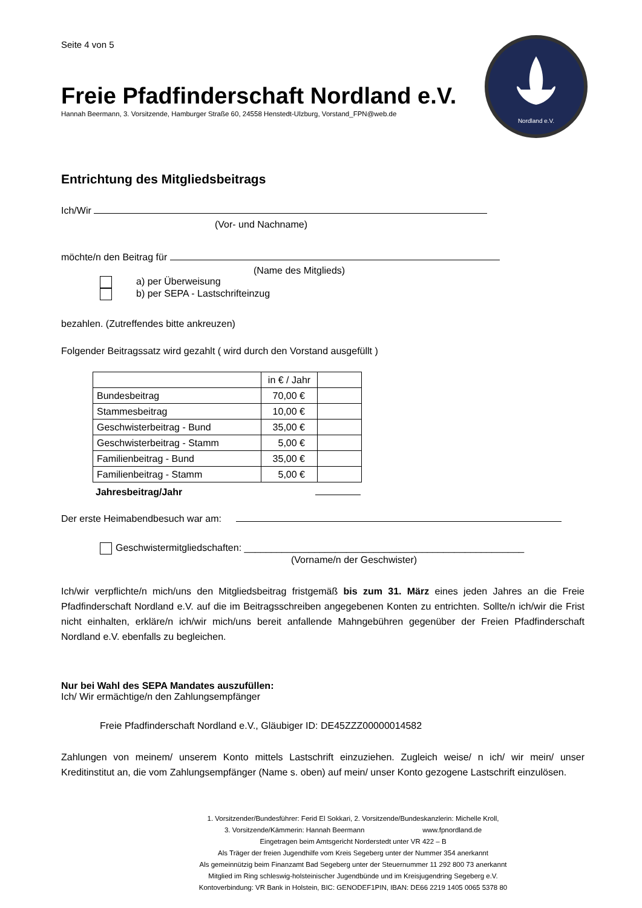Nordland e.V.
Seite 4 von 5
Freie Pfadfinderschaft Nordland e.V.
Hannah Beermann, 3. Vorsitzende, Hamburger Straße 60, 24558 Henstedt-Ulzburg, Vorstand_FPN@web.de
Entrichtung des Mitgliedsbeitrags
Ich/Wir
(Vor- und Nachname)
möchte/n den Beitrag für
(Name des Mitglieds)
a) per Überweisung
b) per SEPA - Lastschrifteinzug
bezahlen. (Zutreffendes bitte ankreuzen)
Folgender Beitragssatz wird gezahlt ( wird durch den Vorstand ausgefüllt )
| | in € / Jahr | |
| Bundesbeitrag | 70,00 € | |
| Stammesbeitrag | 10,00 € | |
| Geschwisterbeitrag - Bund | 35,00 € | |
| Geschwisterbeitrag - Stamm | 5,00 € | |
| Familienbeitrag - Bund | 35,00 € | |
| Familienbeitrag - Stamm | 5,00 € | |
Jahresbeitrag/Jahr
Der erste Heimabendbesuch war am:
Geschwistermitgliedschaften: ____________________________________________________
(Vorname/n der Geschwister)
Ich/wir verpflichte/n mich/uns den Mitgliedsbeitrag fristgemäß bis zum 31. März eines jeden Jahres an die Freie Pfadfinderschaft Nordland e.V. auf die im Beitragsschreiben angegebenen Konten zu entrichten. Sollte/n ich/wir die Frist nicht einhalten, erkläre/n ich/wir mich/uns bereit anfallende Mahngebühren gegenüber der Freien Pfadfinderschaft Nordland e.V. ebenfalls zu begleichen.
Nur bei Wahl des SEPA Mandates auszufüllen:
Ich/ Wir ermächtige/n den Zahlungsempfänger
Freie Pfadfinderschaft Nordland e.V., Gläubiger ID: DE45ZZZ00000014582
Zahlungen von meinem/ unserem Konto mittels Lastschrift einzuziehen. Zugleich weise/ n ich/ wir mein/ unser Kreditinstitut an, die vom Zahlungsempfänger (Name s. oben) auf mein/ unser Konto gezogene Lastschrift einzulösen.
1. Vorsitzender/Bundesführer: Ferid El Sokkari, 2. Vorsitzende/Bundeskanzlerin: Michelle Kroll,
3. Vorsitzende/Kämmerin: Hannah Beermann www.fpnordland.de
Eingetragen beim Amtsgericht Norderstedt unter VR 422 – B
Als Träger der freien Jugendhilfe vom Kreis Segeberg unter der Nummer 354 anerkannt
Als gemeinnützig beim Finanzamt Bad Segeberg unter der Steuernummer 11 292 800 73 anerkannt
Mitglied im Ring schleswig-holsteinischer Jugendbünde und im Kreisjugendring Segeberg e.V.
Kontoverbindung: VR Bank in Holstein, BIC: GENODEF1PIN, IBAN: DE66 2219 1405 0065 5378 80